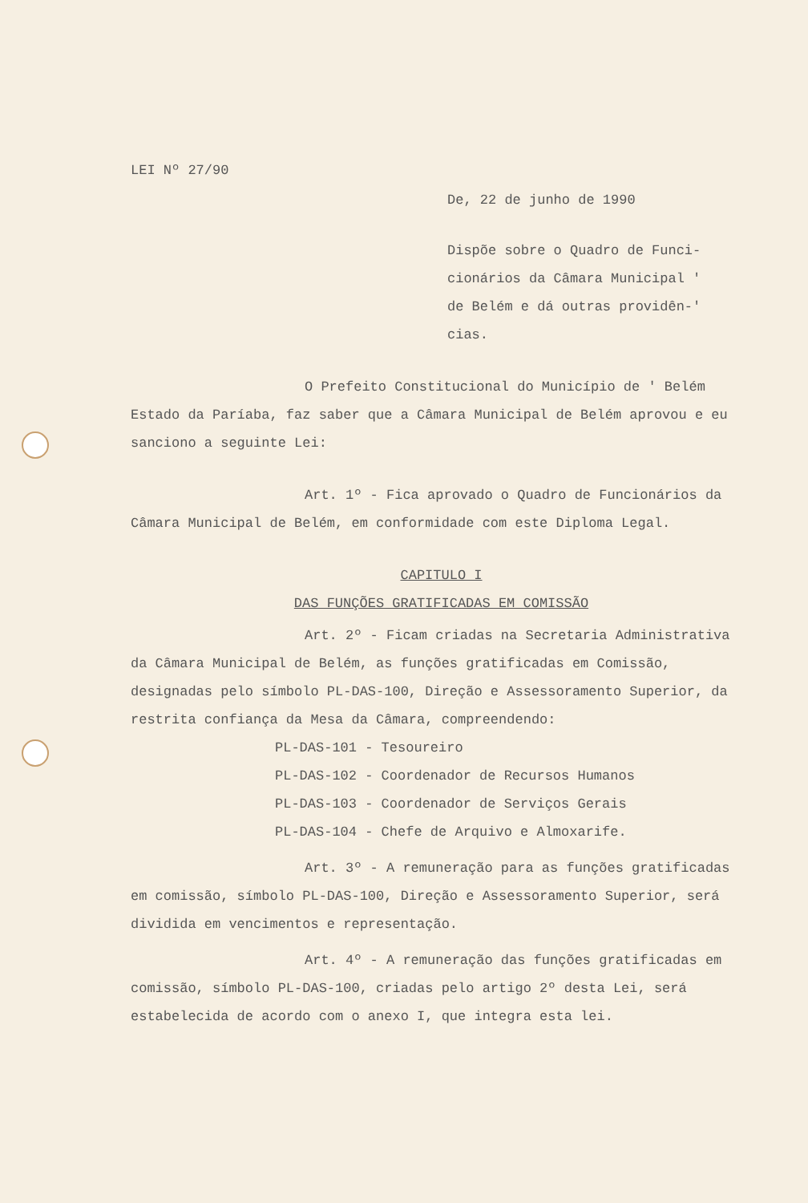LEI Nº 27/90
De, 22 de junho de 1990
Dispõe sobre o Quadro de Funci-
cionários da Câmara Municipal '
de Belém e dá outras providên-'
cias.
O Prefeito Constitucional do Município de ' Belém Estado da Paríaba, faz saber que a Câmara Municipal de Belém aprovou e eu sanciono a seguinte Lei:
Art. 1º - Fica aprovado o Quadro de Funcionários da Câmara Municipal de Belém, em conformidade com este Diploma Legal.
CAPITULO I
DAS FUNÇÕES GRATIFICADAS EM COMISSÃO
Art. 2º - Ficam criadas na Secretaria Administrativa da Câmara Municipal de Belém, as funções gratificadas em Comissão, designadas pelo símbolo PL-DAS-100, Direção e Assessoramento Superior, da restrita confiança da Mesa da Câmara, compreendendo:
PL-DAS-101 - Tesoureiro
PL-DAS-102 - Coordenador de Recursos Humanos
PL-DAS-103 - Coordenador de Serviços Gerais
PL-DAS-104 - Chefe de Arquivo e Almoxarife.
Art. 3º - A remuneração para as funções gratificadas em comissão, símbolo PL-DAS-100, Direção e Assessoramento Superior, será dividida em vencimentos e representação.
Art. 4º - A remuneração das funções gratificadas em comissão, símbolo PL-DAS-100, criadas pelo artigo 2º desta Lei, será estabelecida de acordo com o anexo I, que integra esta lei.